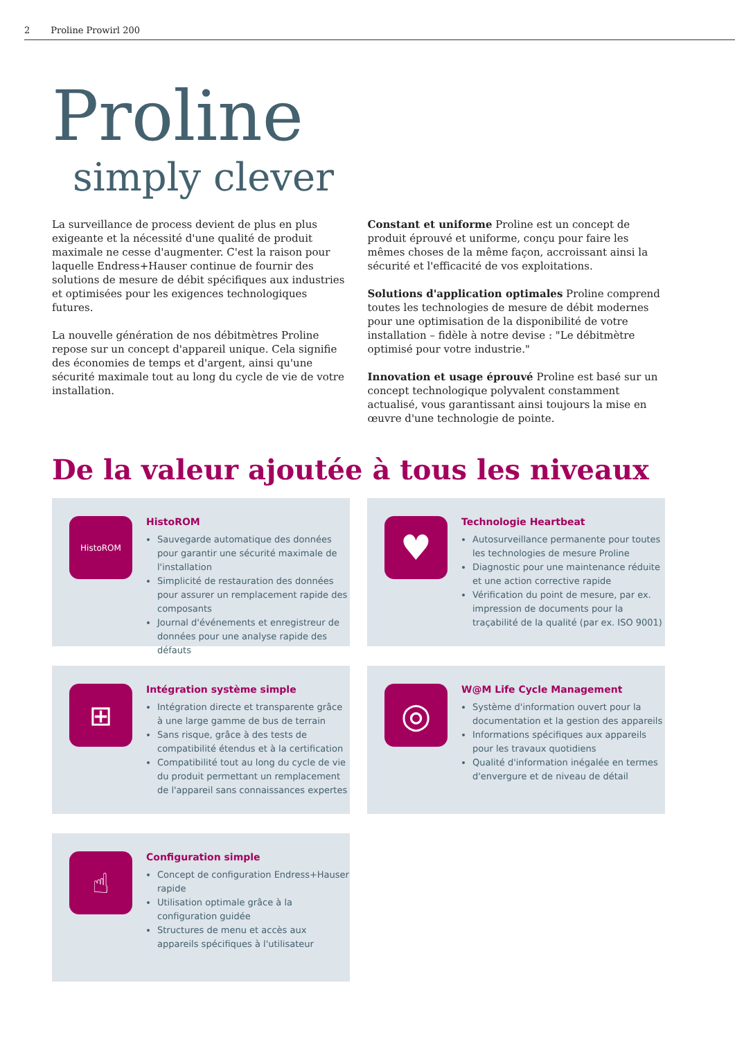2 Proline Prowirl 200
Proline
simply clever
La surveillance de process devient de plus en plus exigeante et la nécessité d'une qualité de produit maximale ne cesse d'augmenter. C'est la raison pour laquelle Endress+Hauser continue de fournir des solutions de mesure de débit spécifiques aux industries et optimisées pour les exigences technologiques futures.
La nouvelle génération de nos débitmètres Proline repose sur un concept d'appareil unique. Cela signifie des économies de temps et d'argent, ainsi qu'une sécurité maximale tout au long du cycle de vie de votre installation.
Constant et uniforme Proline est un concept de produit éprouvé et uniforme, conçu pour faire les mêmes choses de la même façon, accroissant ainsi la sécurité et l'efficacité de vos exploitations.
Solutions d'application optimales Proline comprend toutes les technologies de mesure de débit modernes pour une optimisation de la disponibilité de votre installation – fidèle à notre devise : "Le débitmètre optimisé pour votre industrie."
Innovation et usage éprouvé Proline est basé sur un concept technologique polyvalent constamment actualisé, vous garantissant ainsi toujours la mise en œuvre d'une technologie de pointe.
De la valeur ajoutée à tous les niveaux
HistoROM
HistoROM
Sauvegarde automatique des données pour garantir une sécurité maximale de l'installation
Simplicité de restauration des données pour assurer un remplacement rapide des composants
Journal d'événements et enregistreur de données pour une analyse rapide des défauts
♥
Technologie Heartbeat
Autosurveillance permanente pour toutes les technologies de mesure Proline
Diagnostic pour une maintenance réduite et une action corrective rapide
Vérification du point de mesure, par ex. impression de documents pour la traçabilité de la qualité (par ex. ISO 9001)
⊞
Intégration système simple
Intégration directe et transparente grâce à une large gamme de bus de terrain
Sans risque, grâce à des tests de compatibilité étendus et à la certification
Compatibilité tout au long du cycle de vie du produit permettant un remplacement de l'appareil sans connaissances expertes
◎
W@M Life Cycle Management
Système d'information ouvert pour la documentation et la gestion des appareils
Informations spécifiques aux appareils pour les travaux quotidiens
Qualité d'information inégalée en termes d'envergure et de niveau de détail
☝
Configuration simple
Concept de configuration Endress+Hauser rapide
Utilisation optimale grâce à la configuration guidée
Structures de menu et accès aux appareils spécifiques à l'utilisateur